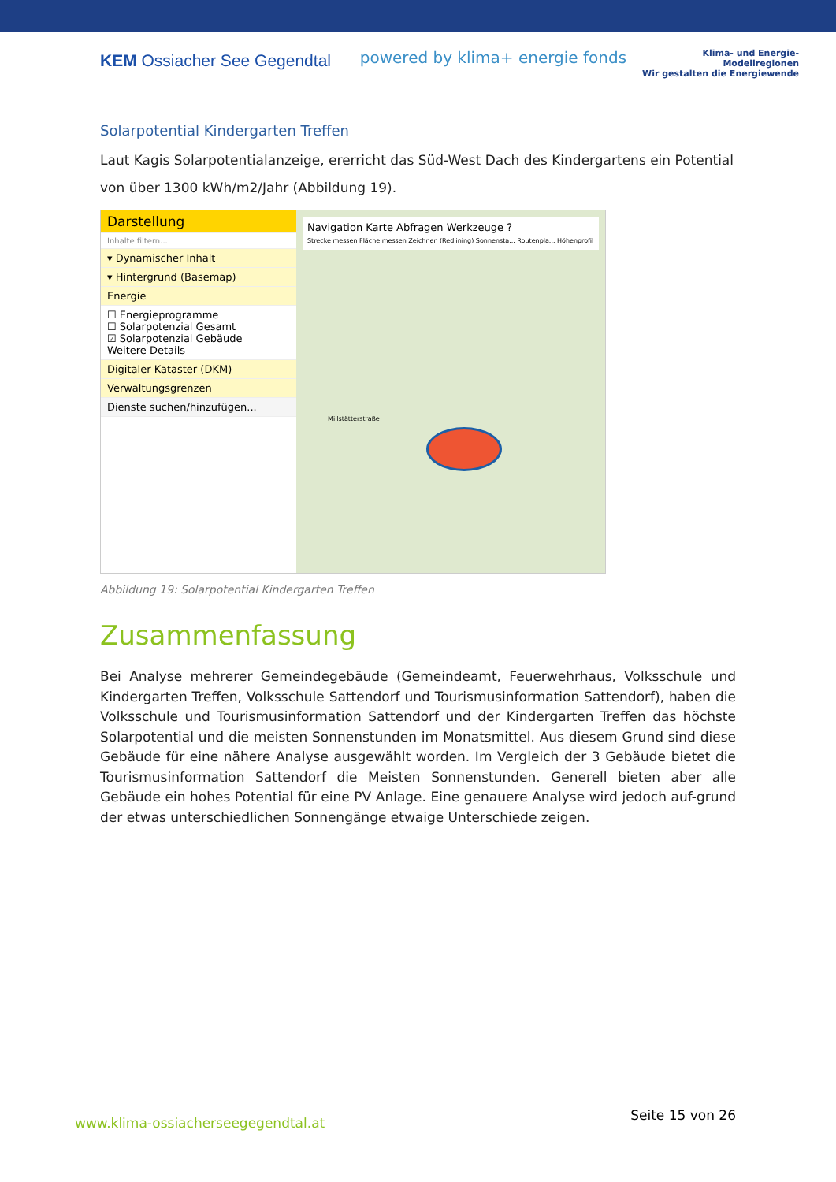KEM Ossiacher See Gegendtal
powered by klima+ energie fonds
Klima- und Energie-
Modellregionen
Wir gestalten die Energiewende
Solarpotential Kindergarten Treffen
Laut Kagis Solarpotentialanzeige, ererricht das Süd-West Dach des Kindergartens ein Potential von über 1300 kWh/m2/Jahr (Abbildung 19).
Darstellung
Inhalte filtern...
▾ Dynamischer Inhalt
▾ Hintergrund (Basemap)
Energie
☐ Energieprogramme
☐ Solarpotenzial Gesamt
☑ Solarpotenzial Gebäude
Weitere Details
Digitaler Kataster (DKM)
Verwaltungsgrenzen
Dienste suchen/hinzufügen...
Navigation Karte Abfragen Werkzeuge ?
Strecke messen Fläche messen Zeichnen (Redlining) Sonnensta... Routenpla... Höhenprofil
Millstätterstraße
Abbildung 19: Solarpotential Kindergarten Treffen
Zusammenfassung
Bei Analyse mehrerer Gemeindegebäude (Gemeindeamt, Feuerwehrhaus, Volksschule und Kindergarten Treffen, Volksschule Sattendorf und Tourismusinformation Sattendorf), haben die Volksschule und Tourismusinformation Sattendorf und der Kindergarten Treffen das höchste Solarpotential und die meisten Sonnenstunden im Monatsmittel. Aus diesem Grund sind diese Gebäude für eine nähere Analyse ausgewählt worden. Im Vergleich der 3 Gebäude bietet die Tourismusinformation Sattendorf die Meisten Sonnenstunden. Generell bieten aber alle Gebäude ein hohes Potential für eine PV Anlage. Eine genauere Analyse wird jedoch auf-grund der etwas unterschiedlichen Sonnengänge etwaige Unterschiede zeigen.
www.klima-ossiacherseegegendtal.at Seite 15 von 26